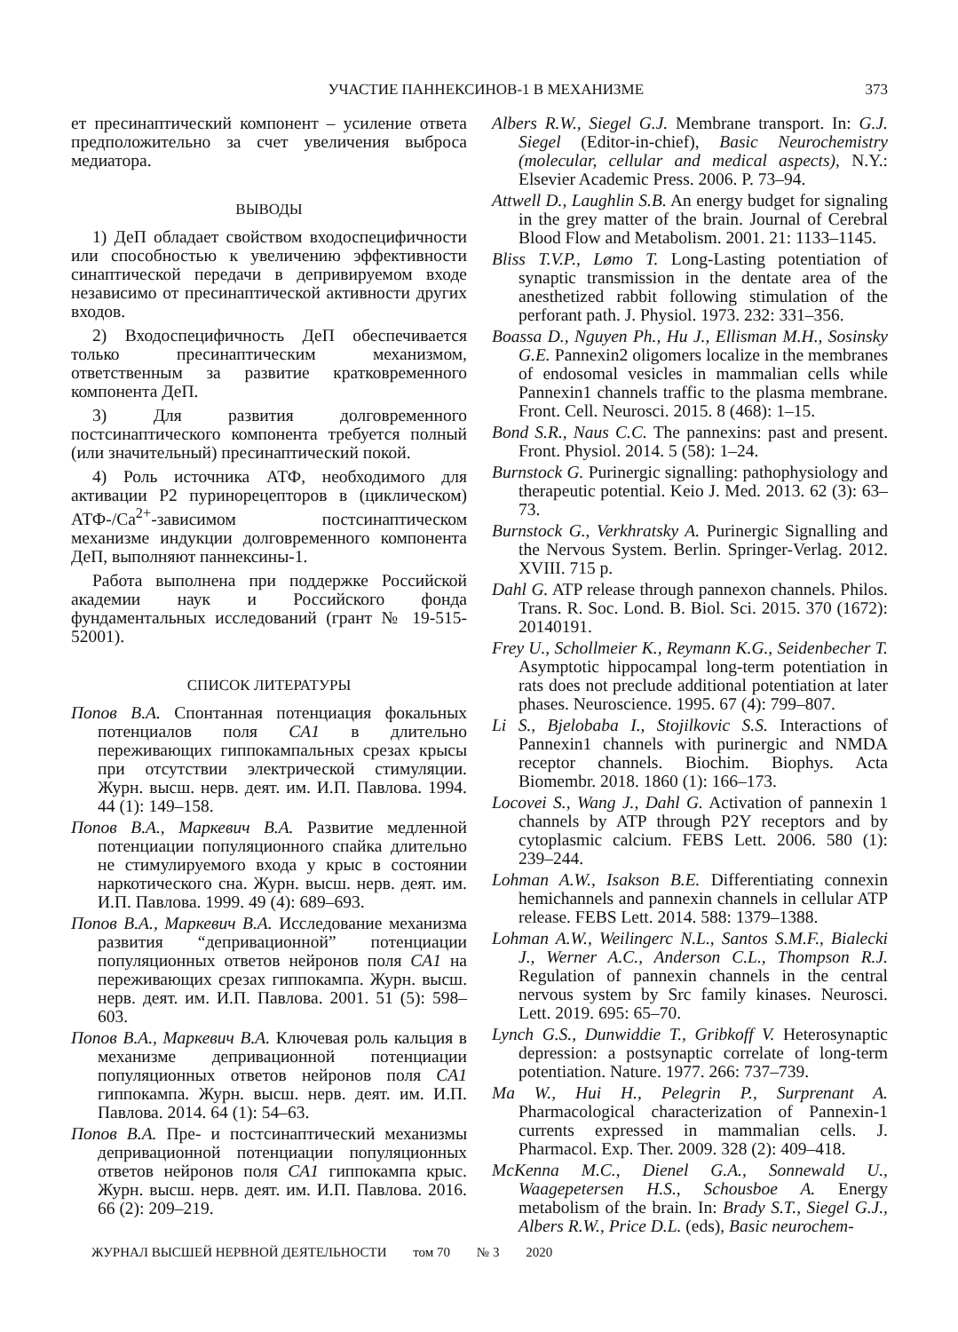УЧАСТИЕ ПАННЕКСИНОВ-1 В МЕХАНИЗМЕ
373
ет пресинаптический компонент – усиление ответа предположительно за счет увеличения выброса медиатора.
ВЫВОДЫ
1) ДеП обладает свойством входоспецифичности или способностью к увеличению эффективности синаптической передачи в депривируемом входе независимо от пресинаптической активности других входов.
2) Входоспецифичность ДеП обеспечивается только пресинаптическим механизмом, ответственным за развитие кратковременного компонента ДеП.
3) Для развития долговременного постсинаптического компонента требуется полный (или значительный) пресинаптический покой.
4) Роль источника АТФ, необходимого для активации P2 пуринорецепторов в (циклическом) АТФ-/Ca<sup>2+</sup>-зависимом постсинаптическом механизме индукции долговременного компонента ДеП, выполняют паннексины-1.
Работа выполнена при поддержке Российской академии наук и Российского фонда фундаментальных исследований (грант № 19-515-52001).
СПИСОК ЛИТЕРАТУРЫ
Попов В.А. Спонтанная потенциация фокальных потенциалов поля CA1 в длительно переживающих гиппокампальных срезах крысы при отсутствии электрической стимуляции. Журн. высш. нерв. деят. им. И.П. Павлова. 1994. 44 (1): 149–158.
Попов В.А., Маркевич В.А. Развитие медленной потенциации популяционного спайка длительно не стимулируемого входа у крыс в состоянии наркотического сна. Журн. высш. нерв. деят. им. И.П. Павлова. 1999. 49 (4): 689–693.
Попов В.А., Маркевич В.А. Исследование механизма развития “депривационной” потенциации популяционных ответов нейронов поля CA1 на переживающих срезах гиппокампа. Журн. высш. нерв. деят. им. И.П. Павлова. 2001. 51 (5): 598–603.
Попов В.А., Маркевич В.А. Ключевая роль кальция в механизме депривационной потенциации популяционных ответов нейронов поля CA1 гиппокампа. Журн. высш. нерв. деят. им. И.П. Павлова. 2014. 64 (1): 54–63.
Попов В.А. Пре- и постсинаптический механизмы депривационной потенциации популяционных ответов нейронов поля CA1 гиппокампа крыс. Журн. высш. нерв. деят. им. И.П. Павлова. 2016. 66 (2): 209–219.
Albers R.W., Siegel G.J. Membrane transport. In: G.J. Siegel (Editor-in-chief), Basic Neurochemistry (molecular, cellular and medical aspects), N.Y.: Elsevier Academic Press. 2006. P. 73–94.
Attwell D., Laughlin S.B. An energy budget for signaling in the grey matter of the brain. Journal of Cerebral Blood Flow and Metabolism. 2001. 21: 1133–1145.
Bliss T.V.P., Lømo T. Long-Lasting potentiation of synaptic transmission in the dentate area of the anesthetized rabbit following stimulation of the perforant path. J. Physiol. 1973. 232: 331–356.
Boassa D., Nguyen Ph., Hu J., Ellisman M.H., Sosinsky G.E. Pannexin2 oligomers localize in the membranes of endosomal vesicles in mammalian cells while Pannexin1 channels traffic to the plasma membrane. Front. Cell. Neurosci. 2015. 8 (468): 1–15.
Bond S.R., Naus C.C. The pannexins: past and present. Front. Physiol. 2014. 5 (58): 1–24.
Burnstock G. Purinergic signalling: pathophysiology and therapeutic potential. Keio J. Med. 2013. 62 (3): 63–73.
Burnstock G., Verkhratsky A. Purinergic Signalling and the Nervous System. Berlin. Springer-Verlag. 2012. XVIII. 715 p.
Dahl G. ATP release through pannexon channels. Philos. Trans. R. Soc. Lond. B. Biol. Sci. 2015. 370 (1672): 20140191.
Frey U., Schollmeier K., Reymann K.G., Seidenbecher T. Asymptotic hippocampal long-term potentiation in rats does not preclude additional potentiation at later phases. Neuroscience. 1995. 67 (4): 799–807.
Li S., Bjelobaba I., Stojilkovic S.S. Interactions of Pannexin1 channels with purinergic and NMDA receptor channels. Biochim. Biophys. Acta Biomembr. 2018. 1860 (1): 166–173.
Locovei S., Wang J., Dahl G. Activation of pannexin 1 channels by ATP through P2Y receptors and by cytoplasmic calcium. FEBS Lett. 2006. 580 (1): 239–244.
Lohman A.W., Isakson B.E. Differentiating connexin hemichannels and pannexin channels in cellular ATP release. FEBS Lett. 2014. 588: 1379–1388.
Lohman A.W., Weilingerc N.L., Santos S.M.F., Bialecki J., Werner A.C., Anderson C.L., Thompson R.J. Regulation of pannexin channels in the central nervous system by Src family kinases. Neurosci. Lett. 2019. 695: 65–70.
Lynch G.S., Dunwiddie T., Gribkoff V. Heterosynaptic depression: a postsynaptic correlate of long-term potentiation. Nature. 1977. 266: 737–739.
Ma W., Hui H., Pelegrin P., Surprenant A. Pharmacological characterization of Pannexin-1 currents expressed in mammalian cells. J. Pharmacol. Exp. Ther. 2009. 328 (2): 409–418.
McKenna M.C., Dienel G.A., Sonnewald U., Waagepetersen H.S., Schousboe A. Energy metabolism of the brain. In: Brady S.T., Siegel G.J., Albers R.W., Price D.L. (eds), Basic neurochem-
ЖУРНАЛ ВЫСШЕЙ НЕРВНОЙ ДЕЯТЕЛЬНОСТИ том 70 № 3 2020